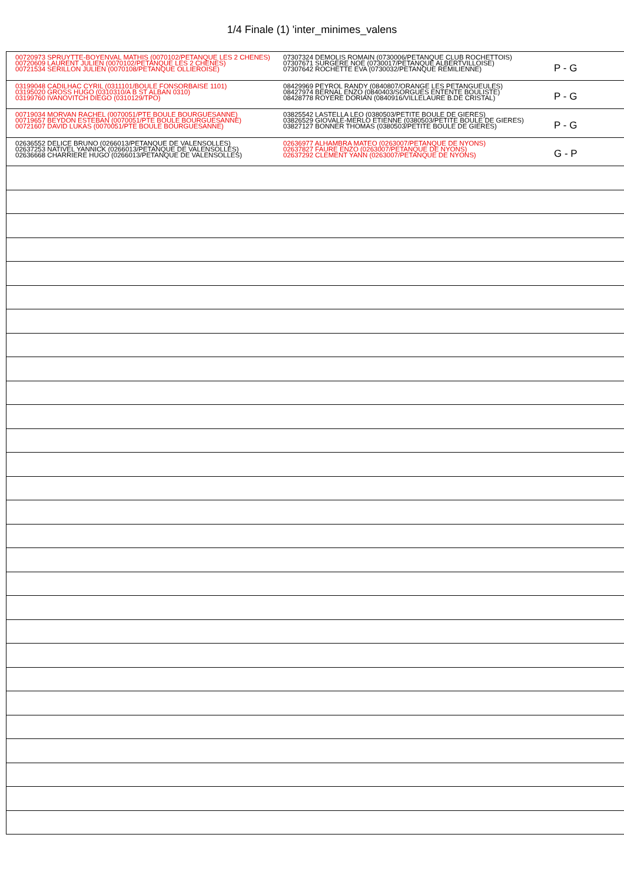1/4 Finale (1) 'inter_minimes_valens
| 00720973 SPRUYTTE-BOYENVAL MATHIS (0070102/PETANQUE LES 2 CHENES) 00720609 LAURENT JULIEN (0070102/PETANQUE LES 2 CHENES) 00721534 SERILLON JULIEN (0070108/PETANQUE OLLIEROISE) | 07307324 DEMOLIS ROMAIN (0730006/PETANQUE CLUB ROCHETTOIS) 07307671 SURGERE NOE (0730017/PETANQUE ALBERTVILLOISE) 07307642 ROCHETTE EVA (0730032/PETANQUE REMILIENNE) | P - G |
| 03199048 CADILHAC CYRIL (0311101/BOULE FONSORBAISE 1101) 03195020 GROSS HUGO (0310310/A B ST ALBAN 0310) 03199760 IVANOVITCH DIEGO (0310129/TPO) | 08429969 PEYROL RANDY (0840807/ORANGE LES PETANGUEULES) 08427974 BERNAL ENZO (0840403/SORGUES ENTENTE BOULISTE) 08428778 ROYERE DORIAN (0840916/VILLELAURE B.DE CRISTAL) | P - G |
| 00719034 MORVAN RACHEL (0070051/PTE BOULE BOURGUESANNE) 00719657 BEYDON ESTEBAN (0070051/PTE BOULE BOURGUESANNE) 00721607 DAVID LUKAS (0070051/PTE BOULE BOURGUESANNE) | 03825542 LASTELLA LEO (0380503/PETITE BOULE DE GIERES) 03826529 GIOVALE-MERLO ETIENNE (0380503/PETITE BOULE DE GIERES) 03827127 BONNER THOMAS (0380503/PETITE BOULE DE GIERES) | P - G |
| 02636552 DELICE BRUNO (0266013/PETANQUE DE VALENSOLLES) 02637253 NATIVEL YANNICK (0266013/PETANQUE DE VALENSOLLES) 02636668 CHARRIERE HUGO (0266013/PETANQUE DE VALENSOLLES) | 02636977 ALHAMBRA MATEO (0263007/PETANQUE DE NYONS) 02637827 FAURE ENZO (0263007/PETANQUE DE NYONS) 02637292 CLEMENT YANN (0263007/PETANQUE DE NYONS) | G - P |